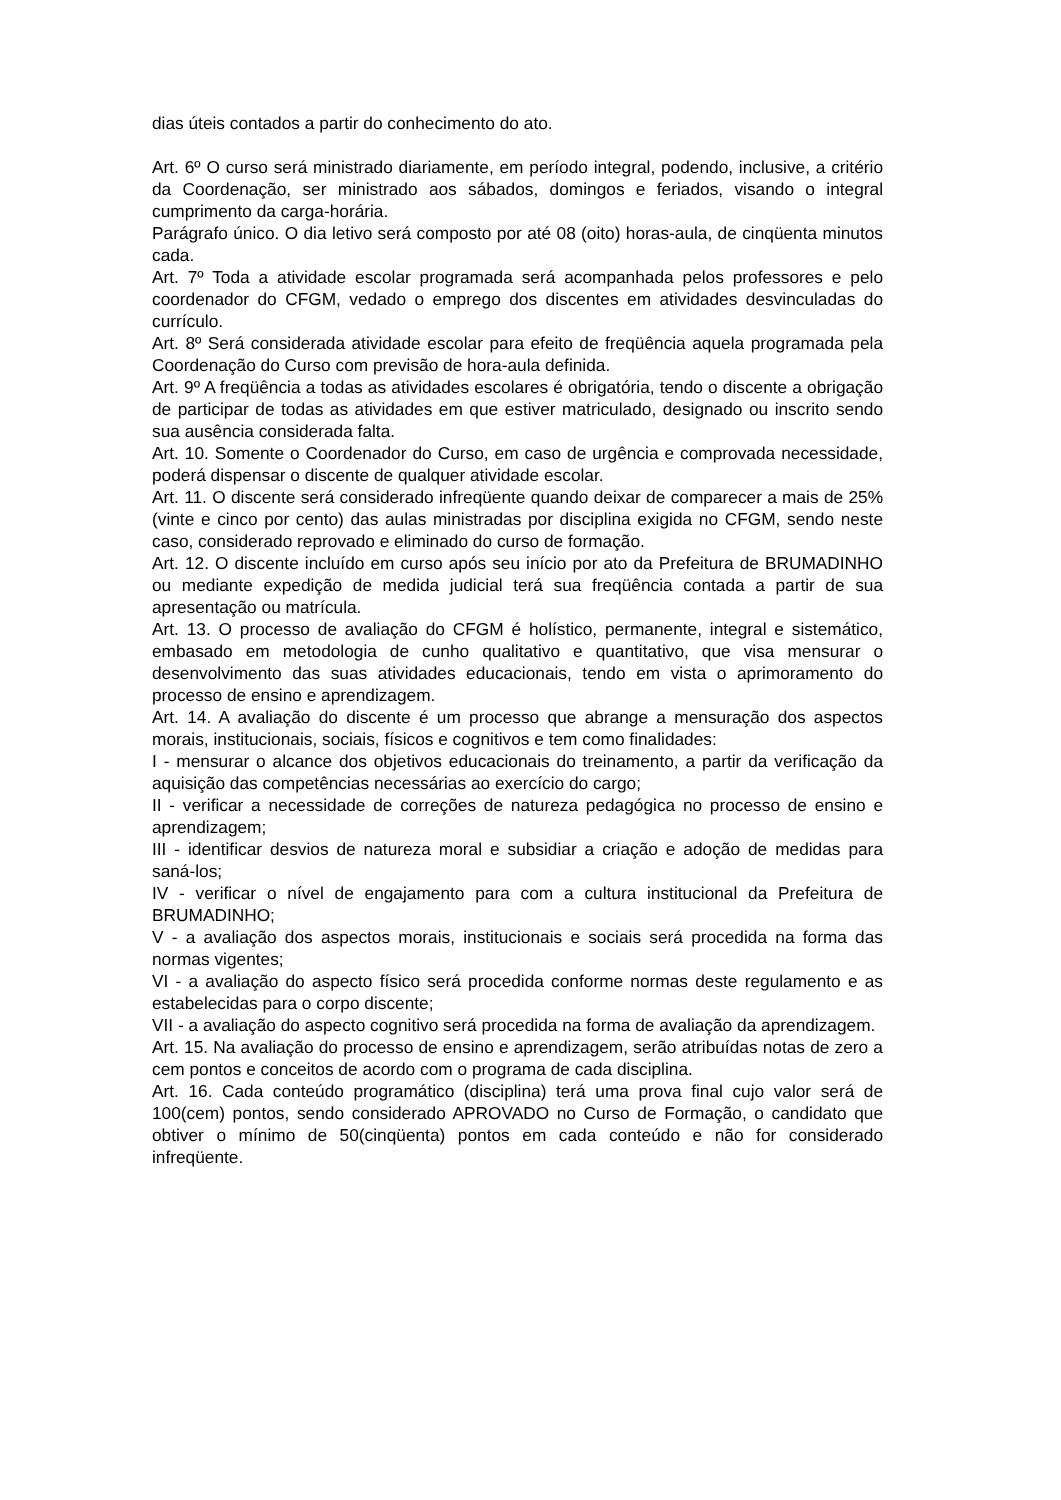dias úteis contados a partir do conhecimento do ato.
Art. 6º O curso será ministrado diariamente, em período integral, podendo, inclusive, a critério da Coordenação, ser ministrado aos sábados, domingos e feriados, visando o integral cumprimento da carga-horária.
Parágrafo único. O dia letivo será composto por até 08 (oito) horas-aula, de cinqüenta minutos cada.
Art. 7º Toda a atividade escolar programada será acompanhada pelos professores e pelo coordenador do CFGM, vedado o emprego dos discentes em atividades desvinculadas do currículo.
Art. 8º Será considerada atividade escolar para efeito de freqüência aquela programada pela Coordenação do Curso com previsão de hora-aula definida.
Art. 9º A freqüência a todas as atividades escolares é obrigatória, tendo o discente a obrigação de participar de todas as atividades em que estiver matriculado, designado ou inscrito sendo sua ausência considerada falta.
Art. 10. Somente o Coordenador do Curso, em caso de urgência e comprovada necessidade, poderá dispensar o discente de qualquer atividade escolar.
Art. 11. O discente será considerado infreqüente quando deixar de comparecer a mais de 25%(vinte e cinco por cento) das aulas ministradas por disciplina exigida no CFGM, sendo neste caso, considerado reprovado e eliminado do curso de formação.
Art. 12. O discente incluído em curso após seu início por ato da Prefeitura de BRUMADINHO ou mediante expedição de medida judicial terá sua freqüência contada a partir de sua apresentação ou matrícula.
Art. 13. O processo de avaliação do CFGM é holístico, permanente, integral e sistemático, embasado em metodologia de cunho qualitativo e quantitativo, que visa mensurar o desenvolvimento das suas atividades educacionais, tendo em vista o aprimoramento do processo de ensino e aprendizagem.
Art. 14. A avaliação do discente é um processo que abrange a mensuração dos aspectos morais, institucionais, sociais, físicos e cognitivos e tem como finalidades:
I - mensurar o alcance dos objetivos educacionais do treinamento, a partir da verificação da aquisição das competências necessárias ao exercício do cargo;
II - verificar a necessidade de correções de natureza pedagógica no processo de ensino e aprendizagem;
III - identificar desvios de natureza moral e subsidiar a criação e adoção de medidas para saná-los;
IV - verificar o nível de engajamento para com a cultura institucional da Prefeitura de BRUMADINHO;
V - a avaliação dos aspectos morais, institucionais e sociais será procedida na forma das normas vigentes;
VI - a avaliação do aspecto físico será procedida conforme normas deste regulamento e as estabelecidas para o corpo discente;
VII - a avaliação do aspecto cognitivo será procedida na forma de avaliação da aprendizagem.
Art. 15. Na avaliação do processo de ensino e aprendizagem, serão atribuídas notas de zero a cem pontos e conceitos de acordo com o programa de cada disciplina.
Art. 16. Cada conteúdo programático (disciplina) terá uma prova final cujo valor será de 100(cem) pontos, sendo considerado APROVADO no Curso de Formação, o candidato que obtiver o mínimo de 50(cinqüenta) pontos em cada conteúdo e não for considerado infreqüente.